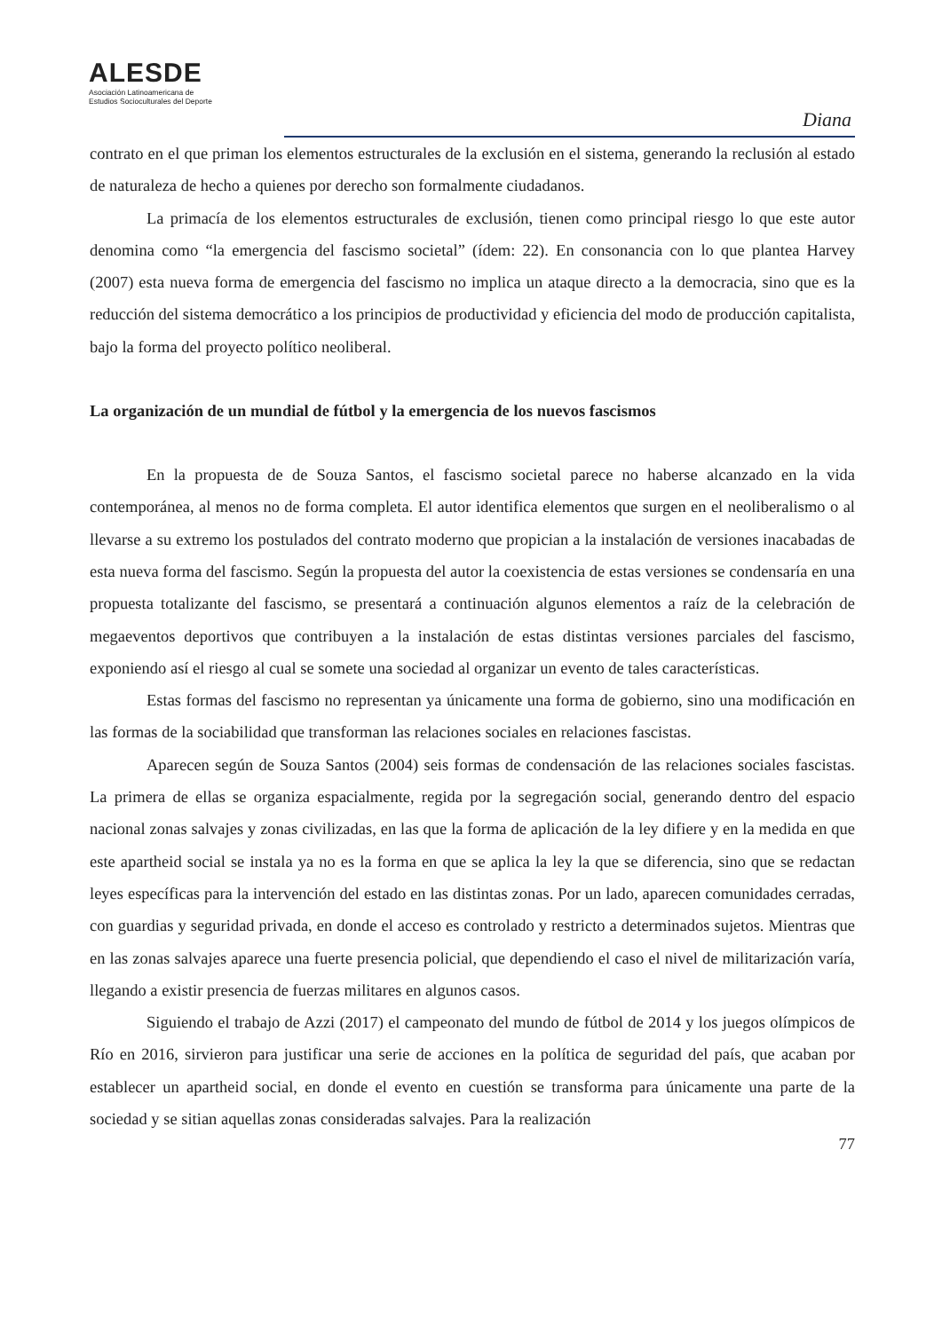ALESDE
Asociación Latinoamericana de
Estudios Socioculturales del Deporte
Diana
contrato en el que priman los elementos estructurales de la exclusión en el sistema, generando la reclusión al estado de naturaleza de hecho a quienes por derecho son formalmente ciudadanos.
La primacía de los elementos estructurales de exclusión, tienen como principal riesgo lo que este autor denomina como “la emergencia del fascismo societal” (ídem: 22). En consonancia con lo que plantea Harvey (2007) esta nueva forma de emergencia del fascismo no implica un ataque directo a la democracia, sino que es la reducción del sistema democrático a los principios de productividad y eficiencia del modo de producción capitalista, bajo la forma del proyecto político neoliberal.
La organización de un mundial de fútbol y la emergencia de los nuevos fascismos
En la propuesta de de Souza Santos, el fascismo societal parece no haberse alcanzado en la vida contemporánea, al menos no de forma completa. El autor identifica elementos que surgen en el neoliberalismo o al llevarse a su extremo los postulados del contrato moderno que propician a la instalación de versiones inacabadas de esta nueva forma del fascismo. Según la propuesta del autor la coexistencia de estas versiones se condensaría en una propuesta totalizante del fascismo, se presentará a continuación algunos elementos a raíz de la celebración de megaeventos deportivos que contribuyen a la instalación de estas distintas versiones parciales del fascismo, exponiendo así el riesgo al cual se somete una sociedad al organizar un evento de tales características.
Estas formas del fascismo no representan ya únicamente una forma de gobierno, sino una modificación en las formas de la sociabilidad que transforman las relaciones sociales en relaciones fascistas.
Aparecen según de Souza Santos (2004) seis formas de condensación de las relaciones sociales fascistas. La primera de ellas se organiza espacialmente, regida por la segregación social, generando dentro del espacio nacional zonas salvajes y zonas civilizadas, en las que la forma de aplicación de la ley difiere y en la medida en que este apartheid social se instala ya no es la forma en que se aplica la ley la que se diferencia, sino que se redactan leyes específicas para la intervención del estado en las distintas zonas. Por un lado, aparecen comunidades cerradas, con guardias y seguridad privada, en donde el acceso es controlado y restricto a determinados sujetos. Mientras que en las zonas salvajes aparece una fuerte presencia policial, que dependiendo el caso el nivel de militarización varía, llegando a existir presencia de fuerzas militares en algunos casos.
Siguiendo el trabajo de Azzi (2017) el campeonato del mundo de fútbol de 2014 y los juegos olímpicos de Río en 2016, sirvieron para justificar una serie de acciones en la política de seguridad del país, que acaban por establecer un apartheid social, en donde el evento en cuestión se transforma para únicamente una parte de la sociedad y se sitian aquellas zonas consideradas salvajes. Para la realización
77